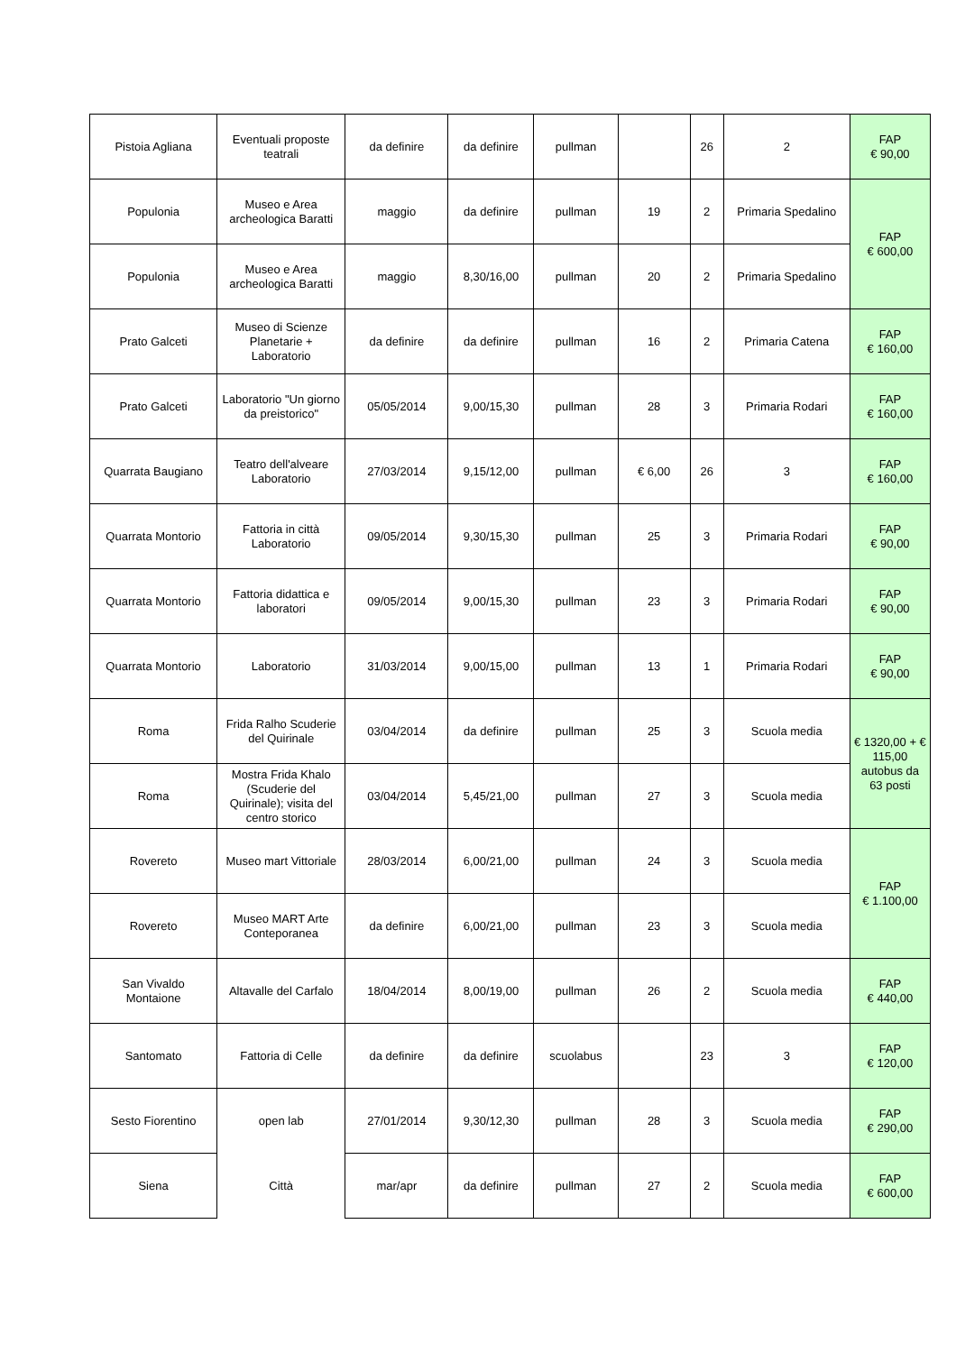| Pistoia Agliana | Eventuali proposte teatrali | da definire | da definire | pullman | | 26 | 2 | FAP € 90,00 |
| Populonia | Museo e Area archeologica Baratti | maggio | da definire | pullman | 19 | 2 | Primaria Spedalino | FAP € 600,00 |
| Populonia | Museo e Area archeologica Baratti | maggio | 8,30/16,00 | pullman | 20 | 2 | Primaria Spedalino | |
| Prato Galceti | Museo di Scienze Planetarie + Laboratorio | da definire | da definire | pullman | 16 | 2 | Primaria Catena | FAP € 160,00 |
| Prato Galceti | Laboratorio "Un giorno da preistorico" | 05/05/2014 | 9,00/15,30 | pullman | 28 | 3 | Primaria Rodari | FAP € 160,00 |
| Quarrata Baugiano | Teatro dell'alveare Laboratorio | 27/03/2014 | 9,15/12,00 | pullman | € 6,00 | 26 | 3 | FAP € 160,00 |
| Quarrata Montorio | Fattoria in città Laboratorio | 09/05/2014 | 9,30/15,30 | pullman | 25 | 3 | Primaria Rodari | FAP € 90,00 |
| Quarrata Montorio | Fattoria didattica e laboratori | 09/05/2014 | 9,00/15,30 | pullman | 23 | 3 | Primaria Rodari | FAP € 90,00 |
| Quarrata Montorio | Laboratorio | 31/03/2014 | 9,00/15,00 | pullman | 13 | 1 | Primaria Rodari | FAP € 90,00 |
| Roma | Frida Ralho Scuderie del Quirinale | 03/04/2014 | da definire | pullman | 25 | 3 | Scuola media | € 1320,00 + € 115,00 autobus da 63 posti |
| Roma | Mostra Frida Khalo (Scuderie del Quirinale); visita del centro storico | 03/04/2014 | 5,45/21,00 | pullman | 27 | 3 | Scuola media | |
| Rovereto | Museo mart Vittoriale | 28/03/2014 | 6,00/21,00 | pullman | 24 | 3 | Scuola media | FAP € 1.100,00 |
| Rovereto | Museo MART Arte Conteporanea | da definire | 6,00/21,00 | pullman | 23 | 3 | Scuola media | |
| San Vivaldo Montaione | Altavalle del Carfalo | 18/04/2014 | 8,00/19,00 | pullman | 26 | 2 | Scuola media | FAP € 440,00 |
| Santomato | Fattoria di Celle | da definire | da definire | scuolabus | | 23 | 3 | FAP € 120,00 |
| Sesto Fiorentino | open lab | 27/01/2014 | 9,30/12,30 | pullman | 28 | 3 | Scuola media | FAP € 290,00 |
| Siena | Città | mar/apr | da definire | pullman | 27 | 2 | Scuola media | FAP € 600,00 |